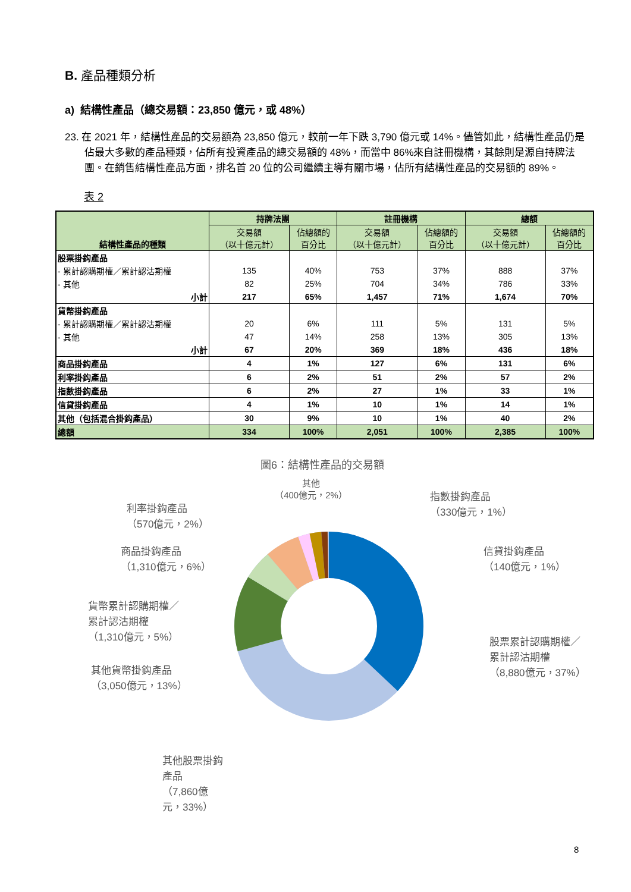B. 產品種類分析
a) 結構性產品（總交易額：23,850 億元，或 48%）
23. 在 2021 年，結構性產品的交易額為 23,850 億元，較前一年下跌 3,790 億元或 14%。儘管如此，結構性產品仍是佔最大多數的產品種類，佔所有投資產品的總交易額的 48%，而當中 86%來自註冊機構，其餘則是源自持牌法團。在銷售結構性產品方面，排名首 20 位的公司繼續主導有關市場，佔所有結構性產品的交易額的 89%。
表 2
| 結構性產品的種類 | 持牌法團 | | 註冊機構 | | 總額 | |
| --- | --- | --- | --- | --- | --- | --- |
| | 交易額 （以十億元計） | 佔總額的 百分比 | 交易額 （以十億元計） | 佔總額的 百分比 | 交易額 （以十億元計） | 佔總額的 百分比 |
| 股票掛鈎產品 | | | | | | |
| - 累計認購期權／累計認沽期權 | 135 | 40% | 753 | 37% | 888 | 37% |
| - 其他 | 82 | 25% | 704 | 34% | 786 | 33% |
| 小計 | 217 | 65% | 1,457 | 71% | 1,674 | 70% |
| 貨幣掛鈎產品 | | | | | | |
| - 累計認購期權／累計認沽期權 | 20 | 6% | 111 | 5% | 131 | 5% |
| - 其他 | 47 | 14% | 258 | 13% | 305 | 13% |
| 小計 | 67 | 20% | 369 | 18% | 436 | 18% |
| 商品掛鈎產品 | 4 | 1% | 127 | 6% | 131 | 6% |
| 利率掛鈎產品 | 6 | 2% | 51 | 2% | 57 | 2% |
| 指數掛鈎產品 | 6 | 2% | 27 | 1% | 33 | 1% |
| 信貸掛鈎產品 | 4 | 1% | 10 | 1% | 14 | 1% |
| 其他（包括混合掛鈎產品） | 30 | 9% | 10 | 1% | 40 | 2% |
| 總額 | 334 | 100% | 2,051 | 100% | 2,385 | 100% |
圖6：結構性產品的交易額
利率掛鈎產品
（570億元，2%）
商品掛鈎產品
（1,310億元，6%）
貨幣累計認購期權／
累計認沽期權
（1,310億元，5%）
其他貨幣掛鈎產品
（3,050億元，13%）
其他股票掛鈎產品
（7,860億元，33%）
其他
（400億元，2%）
指數掛鈎產品
（330億元，1%）
信貸掛鈎產品
（140億元，1%）
股票累計認購期權／
累計認沽期權
（8,880億元，37%）
8